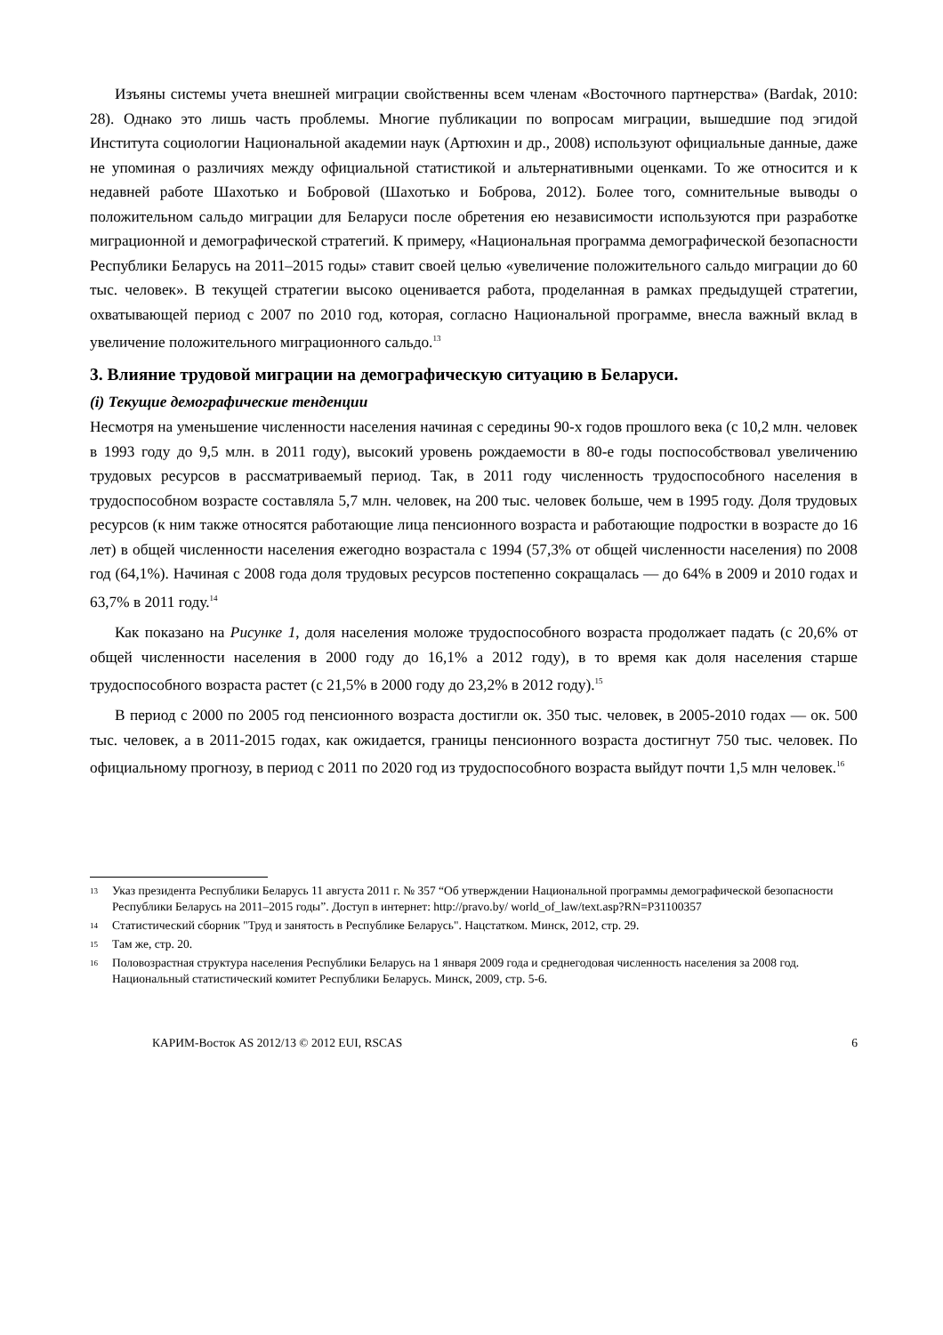Изъяны системы учета внешней миграции свойственны всем членам «Восточного партнерства» (Bardak, 2010: 28). Однако это лишь часть проблемы. Многие публикации по вопросам миграции, вышедшие под эгидой Института социологии Национальной академии наук (Артюхин и др., 2008) используют официальные данные, даже не упоминая о различиях между официальной статистикой и альтернативными оценками. То же относится и к недавней работе Шахотько и Бобровой (Шахотько и Боброва, 2012). Более того, сомнительные выводы о положительном сальдо миграции для Беларуси после обретения ею независимости используются при разработке миграционной и демографической стратегий. К примеру, «Национальная программа демографической безопасности Республики Беларусь на 2011–2015 годы» ставит своей целью «увеличение положительного сальдо миграции до 60 тыс. человек». В текущей стратегии высоко оценивается работа, проделанная в рамках предыдущей стратегии, охватывающей период с 2007 по 2010 год, которая, согласно Национальной программе, внесла важный вклад в увеличение положительного миграционного сальдо.<sup>13</sup>
3. Влияние трудовой миграции на демографическую ситуацию в Беларуси.
(i) Текущие демографические тенденции
Несмотря на уменьшение численности населения начиная с середины 90-х годов прошлого века (с 10,2 млн. человек в 1993 году до 9,5 млн. в 2011 году), высокий уровень рождаемости в 80-е годы поспособствовал увеличению трудовых ресурсов в рассматриваемый период. Так, в 2011 году численность трудоспособного населения в трудоспособном возрасте составляла 5,7 млн. человек, на 200 тыс. человек больше, чем в 1995 году. Доля трудовых ресурсов (к ним также относятся работающие лица пенсионного возраста и работающие подростки в возрасте до 16 лет) в общей численности населения ежегодно возрастала с 1994 (57,3% от общей численности населения) по 2008 год (64,1%). Начиная с 2008 года доля трудовых ресурсов постепенно сокращалась — до 64% в 2009 и 2010 годах и 63,7% в 2011 году.<sup>14</sup>
Как показано на Рисунке 1, доля населения моложе трудоспособного возраста продолжает падать (с 20,6% от общей численности населения в 2000 году до 16,1% а 2012 году), в то время как доля населения старше трудоспособного возраста растет (с 21,5% в 2000 году до 23,2% в 2012 году).<sup>15</sup>
В период с 2000 по 2005 год пенсионного возраста достигли ок. 350 тыс. человек, в 2005-2010 годах — ок. 500 тыс. человек, а в 2011-2015 годах, как ожидается, границы пенсионного возраста достигнут 750 тыс. человек. По официальному прогнозу, в период с 2011 по 2020 год из трудоспособного возраста выйдут почти 1,5 млн человек.<sup>16</sup>
13 Указ президента Республики Беларусь 11 августа 2011 г. № 357 “Об утверждении Национальной программы демографической безопасности Республики Беларусь на 2011–2015 годы”. Доступ в интернет: http://pravo.by/ world_of_law/text.asp?RN=P31100357
14 Статистический сборник "Труд и занятость в Республике Беларусь". Нацстатком. Минск, 2012, стр. 29.
15 Там же, стр. 20.
16 Половозрастная структура населения Республики Беларусь на 1 января 2009 года и среднегодовая численность населения за 2008 год. Национальный статистический комитет Республики Беларусь. Минск, 2009, стр. 5-6.
КАРИМ-Восток AS 2012/13 © 2012 EUI, RSCAS 6